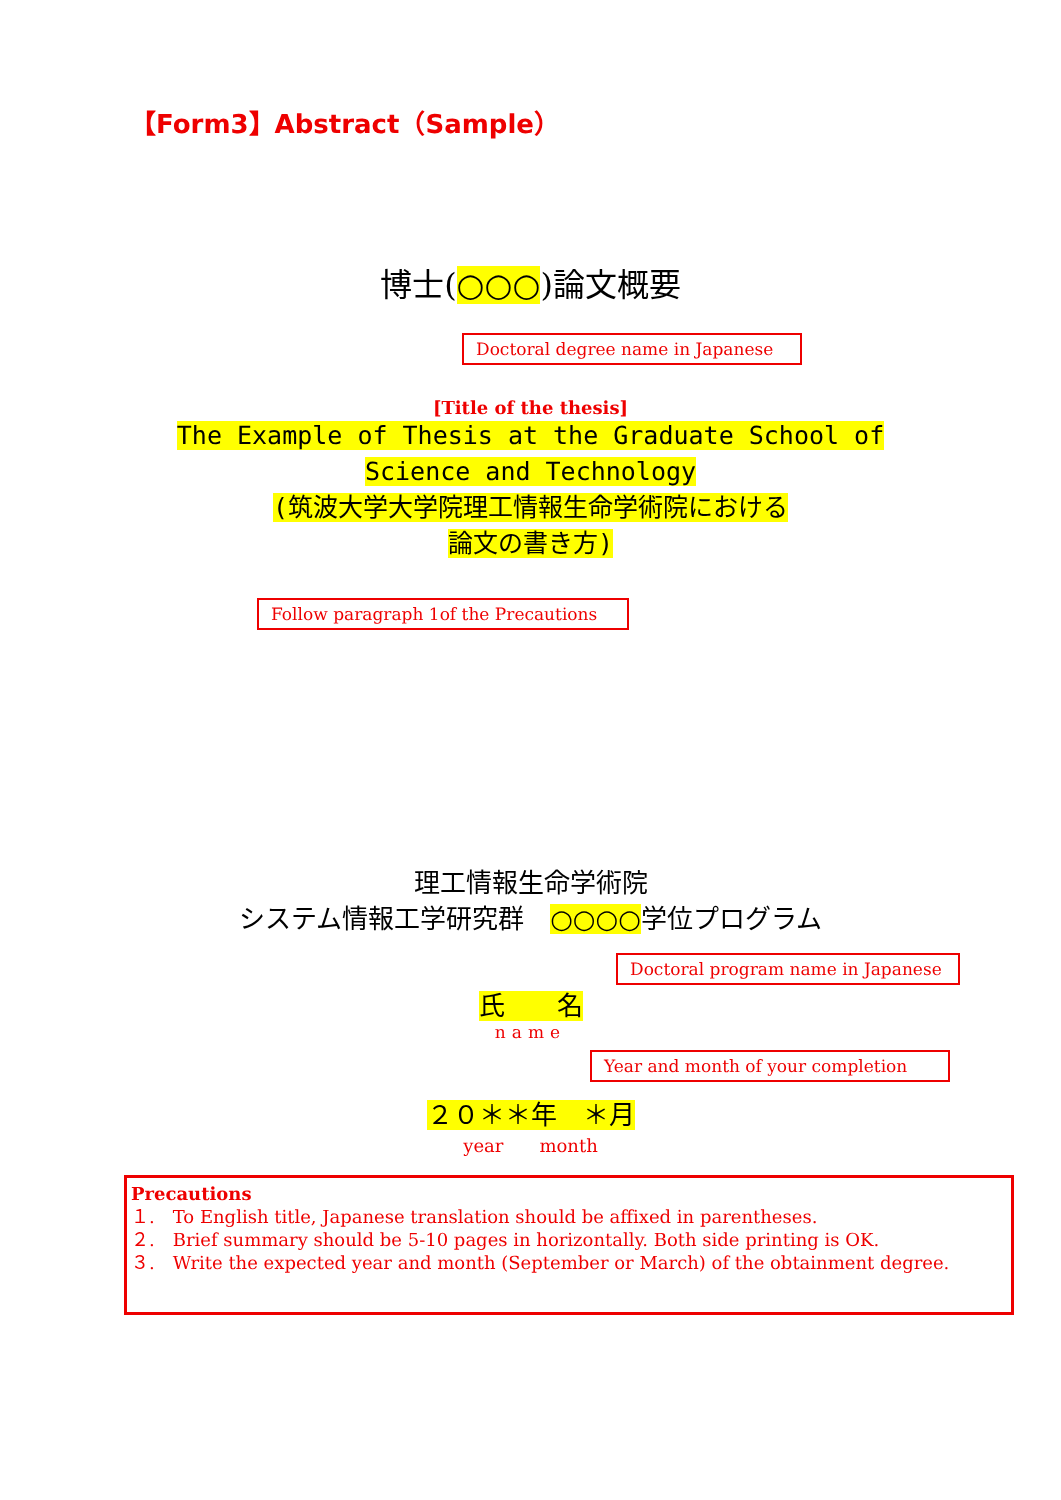【Form3】Abstract（Sample）
博士(○○○)論文概要
Doctoral degree name in Japanese
[Title of the thesis]
The Example of Thesis at the Graduate School of
Science and Technology
(筑波大学大学院理工情報生命学術院における
論文の書き方)
Follow paragraph 1of the Precautions
理工情報生命学術院
システム情報工学研究群　○○○○学位プログラム
Doctoral program name in Japanese
氏　　名
name
Year and month of your completion
２０＊＊年　＊月
year　　month
Precautions
１.　To English title, Japanese translation should be affixed in parentheses.
２.　Brief summary should be 5-10 pages in horizontally. Both side printing is OK.
３.　Write the expected year and month (September or March) of the obtainment degree.